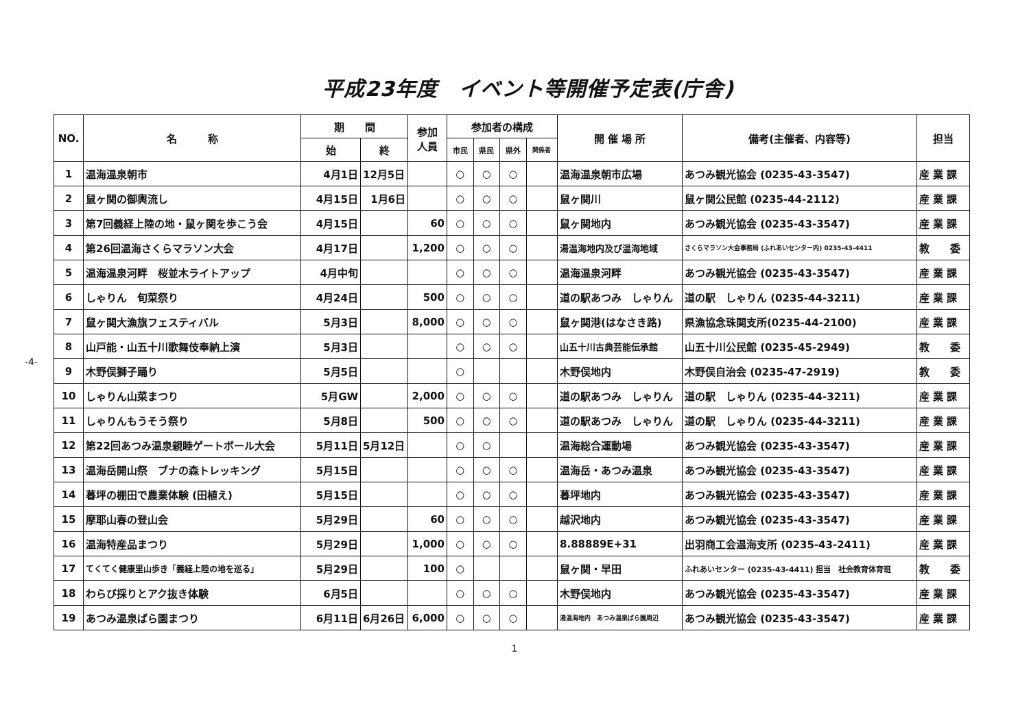平成23年度　イベント等開催予定表(庁舎)
-4-
| NO. | 名 称 | 期 間 | | 参加 人員 | 参加者の構成 | | | | 開 催 場 所 | 備考(主催者、内容等) | 担当 |
| --- | --- | --- | --- | --- | --- | --- | --- | --- | --- | --- | --- |
| | | 始 | 終 | | 市民 | 県民 | 県外 | 関係者 | | | |
| 1 | 温海温泉朝市 | 4月1日 | 12月5日 | | ○ | ○ | ○ | | 温海温泉朝市広場 | あつみ観光協会 (0235-43-3547) | 産 業 課 |
| 2 | 鼠ヶ関の御輿流し | 4月15日 | 1月6日 | | ○ | ○ | ○ | | 鼠ヶ関川 | 鼠ヶ関公民館 (0235-44-2112) | 産 業 課 |
| 3 | 第7回義経上陸の地・鼠ヶ関を歩こう会 | 4月15日 | | 60 | ○ | ○ | ○ | | 鼠ヶ関地内 | あつみ観光協会 (0235-43-3547) | 産 業 課 |
| 4 | 第26回温海さくらマラソン大会 | 4月17日 | | 1,200 | ○ | ○ | ○ | | 湯温海地内及び温海地域 | さくらマラソン大会事務局 (ふれあいセンター内) 0235-43-4411 | 教 委 |
| 5 | 温海温泉河畔 桜並木ライトアップ | 4月中旬 | | | ○ | ○ | ○ | | 温海温泉河畔 | あつみ観光協会 (0235-43-3547) | 産 業 課 |
| 6 | しゃりん 旬菜祭り | 4月24日 | | 500 | ○ | ○ | ○ | | 道の駅あつみ しゃりん | 道の駅 しゃりん (0235-44-3211) | 産 業 課 |
| 7 | 鼠ヶ関大漁旗フェスティバル | 5月3日 | | 8,000 | ○ | ○ | ○ | | 鼠ヶ関港(はなさき路) | 県漁協念珠関支所(0235-44-2100) | 産 業 課 |
| 8 | 山戸能・山五十川歌舞伎奉納上演 | 5月3日 | | | ○ | ○ | ○ | | 山五十川古典芸能伝承館 | 山五十川公民館 (0235-45-2949) | 教 委 |
| 9 | 木野俣獅子踊り | 5月5日 | | | ○ | | | | 木野俣地内 | 木野俣自治会 (0235-47-2919) | 教 委 |
| 10 | しゃりん山菜まつり | 5月GW | | 2,000 | ○ | ○ | ○ | | 道の駅あつみ しゃりん | 道の駅 しゃりん (0235-44-3211) | 産 業 課 |
| 11 | しゃりんもうそう祭り | 5月8日 | | 500 | ○ | ○ | ○ | | 道の駅あつみ しゃりん | 道の駅 しゃりん (0235-44-3211) | 産 業 課 |
| 12 | 第22回あつみ温泉親睦ゲートボール大会 | 5月11日 | 5月12日 | | ○ | ○ | | | 温海総合運動場 | あつみ観光協会 (0235-43-3547) | 産 業 課 |
| 13 | 温海岳開山祭 ブナの森トレッキング | 5月15日 | | | ○ | ○ | ○ | | 温海岳・あつみ温泉 | あつみ観光協会 (0235-43-3547) | 産 業 課 |
| 14 | 暮坪の棚田で農業体験 (田植え) | 5月15日 | | | ○ | ○ | ○ | | 暮坪地内 | あつみ観光協会 (0235-43-3547) | 産 業 課 |
| 15 | 摩耶山春の登山会 | 5月29日 | | 60 | ○ | ○ | ○ | | 越沢地内 | あつみ観光協会 (0235-43-3547) | 産 業 課 |
| 16 | 温海特産品まつり | 5月29日 | | 1,000 | ○ | ○ | ○ | | 8.88889E+31 | 出羽商工会温海支所 (0235-43-2411) | 産 業 課 |
| 17 | てくてく健康里山歩き「義経上陸の地を巡る」 | 5月29日 | | 100 | ○ | | | | 鼠ヶ関・早田 | ふれあいセンター (0235-43-4411) 担当 社会教育体育班 | 教 委 |
| 18 | わらび採りとアク抜き体験 | 6月5日 | | | ○ | ○ | ○ | | 木野俣地内 | あつみ観光協会 (0235-43-3547) | 産 業 課 |
| 19 | あつみ温泉ばら園まつり | 6月11日 | 6月26日 | 6,000 | ○ | ○ | ○ | | 湯温海地内 あつみ温泉ばら園周辺 | あつみ観光協会 (0235-43-3547) | 産 業 課 |
1